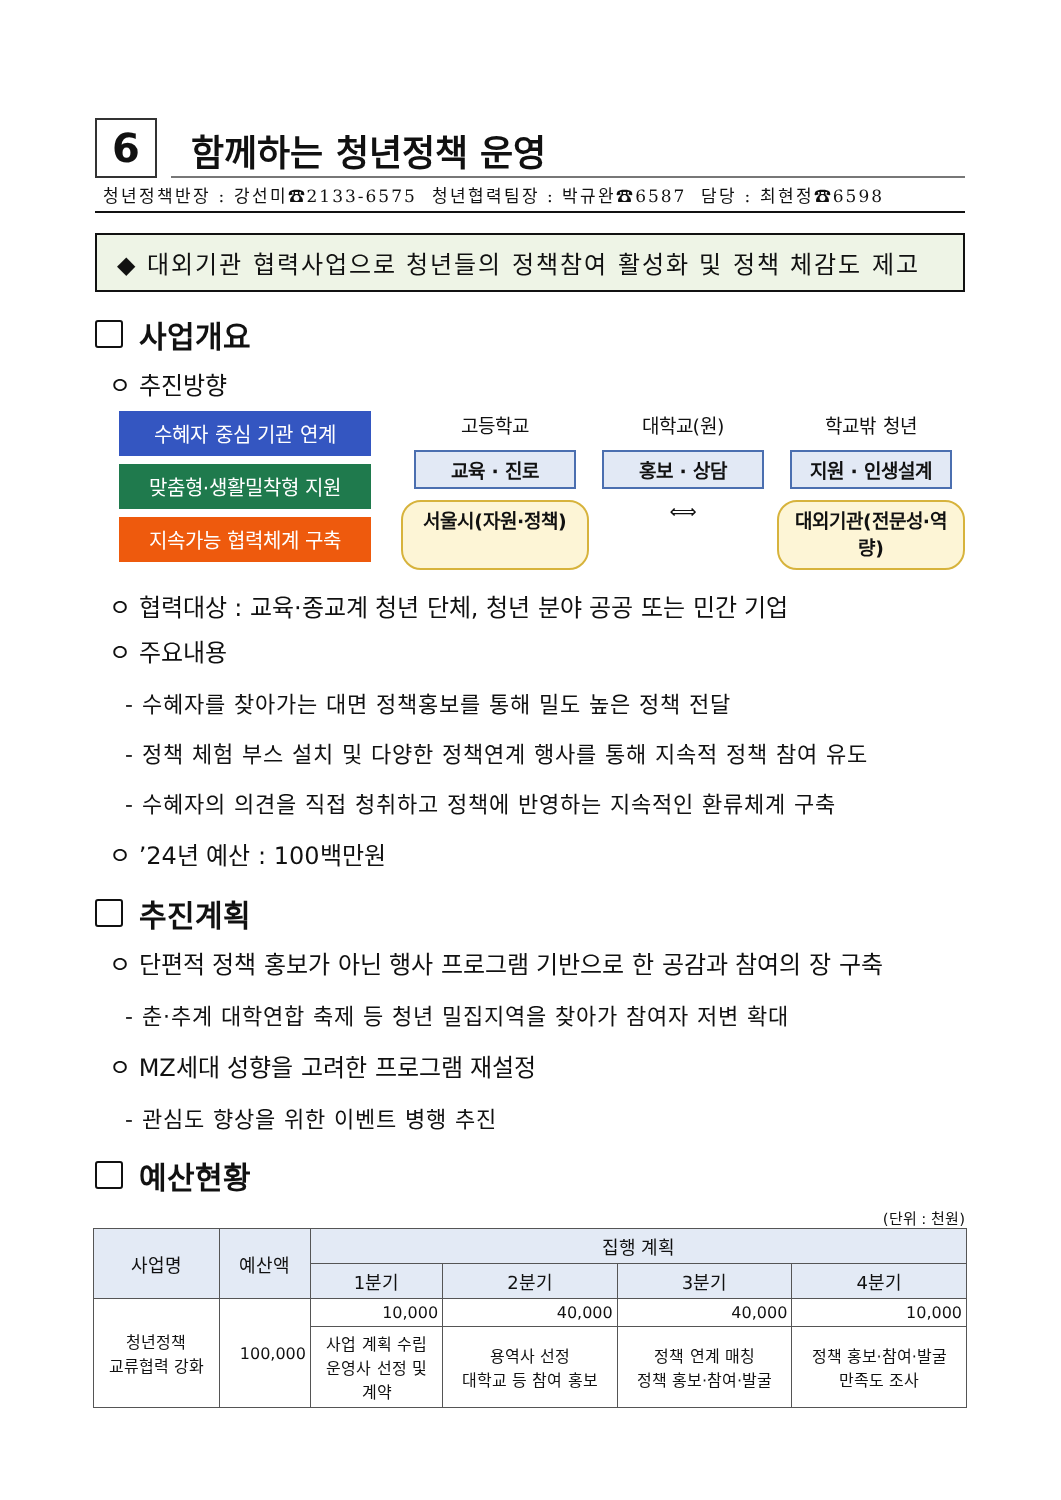6
함께하는 청년정책 운영
청년정책반장 : 강선미☎2133-6575 청년협력팀장 : 박규완☎6587 담당 : 최현정☎6598
◆ 대외기관 협력사업으로 청년들의 정책참여 활성화 및 정책 체감도 제고
사업개요
ㅇ 추진방향
수혜자 중심 기관 연계
맞춤형·생활밀착형 지원
지속가능 협력체계 구축
고등학교
대학교(원)
학교밖 청년
교육 · 진로
홍보 · 상담
지원 · 인생설계
서울시(자원·정책)
⟺
대외기관(전문성·역량)
ㅇ 협력대상 : 교육·종교계 청년 단체, 청년 분야 공공 또는 민간 기업
ㅇ 주요내용
- 수혜자를 찾아가는 대면 정책홍보를 통해 밀도 높은 정책 전달
- 정책 체험 부스 설치 및 다양한 정책연계 행사를 통해 지속적 정책 참여 유도
- 수혜자의 의견을 직접 청취하고 정책에 반영하는 지속적인 환류체계 구축
ㅇ ’24년 예산 : 100백만원
추진계획
ㅇ 단편적 정책 홍보가 아닌 행사 프로그램 기반으로 한 공감과 참여의 장 구축
- 춘·추계 대학연합 축제 등 청년 밀집지역을 찾아가 참여자 저변 확대
ㅇ MZ세대 성향을 고려한 프로그램 재설정
- 관심도 향상을 위한 이벤트 병행 추진
예산현황
(단위 : 천원)
| 사업명 | 예산액 | 집행 계획 | | | |
| --- | --- | --- | --- | --- | --- |
| | | 1분기 | 2분기 | 3분기 | 4분기 |
| 청년정책 교류협력 강화 | 100,000 | 10,000 | 40,000 | 40,000 | 10,000 |
| | | 사업 계획 수립 운영사 선정 및 계약 | 용역사 선정 대학교 등 참여 홍보 | 정책 연계 매칭 정책 홍보·참여·발굴 | 정책 홍보·참여·발굴 만족도 조사 |